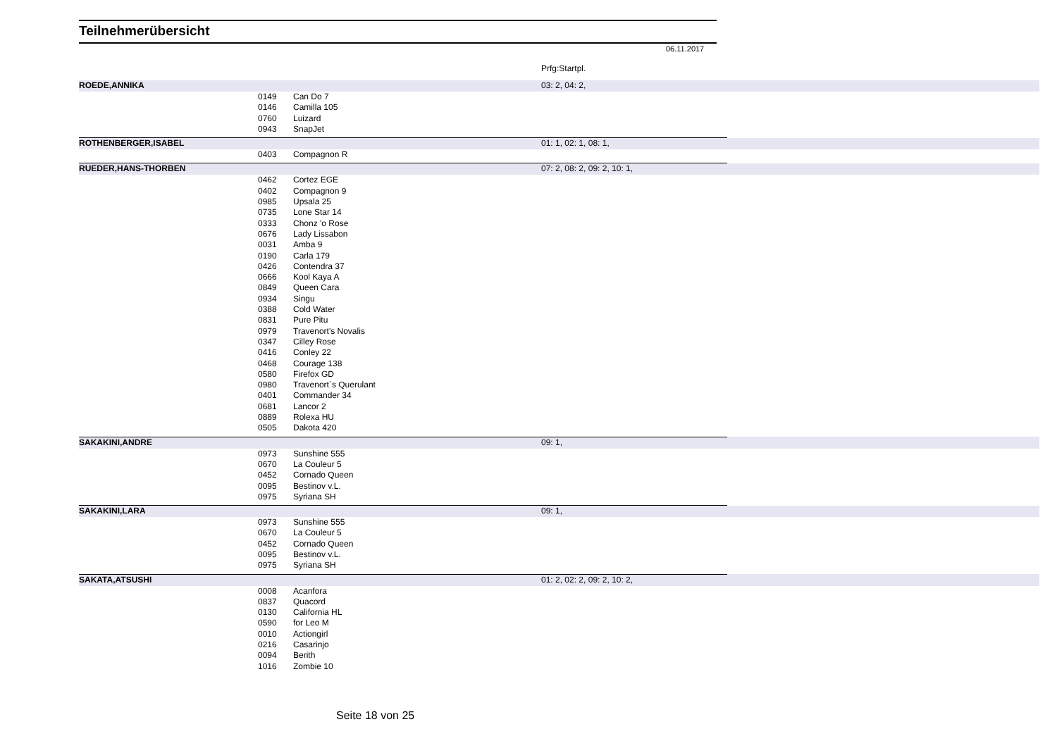Teilnehmerübersicht
06.11.2017
| | | | Prfg:Startpl. | |
| ROEDE,ANNIKA | | | 03: 2, 04: 2, | |
| | 0149 | Can Do 7 | | |
| | 0146 | Camilla 105 | | |
| | 0760 | Luizard | | |
| | 0943 | SnapJet | | |
| ROTHENBERGER,ISABEL | | | 01: 1, 02: 1, 08: 1, | |
| | 0403 | Compagnon R | | |
| RUEDER,HANS-THORBEN | | | 07: 2, 08: 2, 09: 2, 10: 1, | |
| | 0462 | Cortez EGE | | |
| | 0402 | Compagnon 9 | | |
| | 0985 | Upsala 25 | | |
| | 0735 | Lone Star 14 | | |
| | 0333 | Chonz 'o Rose | | |
| | 0676 | Lady Lissabon | | |
| | 0031 | Amba 9 | | |
| | 0190 | Carla 179 | | |
| | 0426 | Contendra 37 | | |
| | 0666 | Kool Kaya A | | |
| | 0849 | Queen Cara | | |
| | 0934 | Singu | | |
| | 0388 | Cold Water | | |
| | 0831 | Pure Pitu | | |
| | 0979 | Travenort's Novalis | | |
| | 0347 | Cilley Rose | | |
| | 0416 | Conley 22 | | |
| | 0468 | Courage 138 | | |
| | 0580 | Firefox GD | | |
| | 0980 | Travenort`s Querulant | | |
| | 0401 | Commander 34 | | |
| | 0681 | Lancor 2 | | |
| | 0889 | Rolexa HU | | |
| | 0505 | Dakota 420 | | |
| SAKAKINI,ANDRE | | | 09: 1, | |
| | 0973 | Sunshine 555 | | |
| | 0670 | La Couleur 5 | | |
| | 0452 | Cornado Queen | | |
| | 0095 | Bestinov v.L. | | |
| | 0975 | Syriana SH | | |
| SAKAKINI,LARA | | | 09: 1, | |
| | 0973 | Sunshine 555 | | |
| | 0670 | La Couleur 5 | | |
| | 0452 | Cornado Queen | | |
| | 0095 | Bestinov v.L. | | |
| | 0975 | Syriana SH | | |
| SAKATA,ATSUSHI | | | 01: 2, 02: 2, 09: 2, 10: 2, | |
| | 0008 | Acanfora | | |
| | 0837 | Quacord | | |
| | 0130 | California HL | | |
| | 0590 | for Leo M | | |
| | 0010 | Actiongirl | | |
| | 0216 | Casarinjo | | |
| | 0094 | Berith | | |
| | 1016 | Zombie 10 | | |
Seite 18 von 25